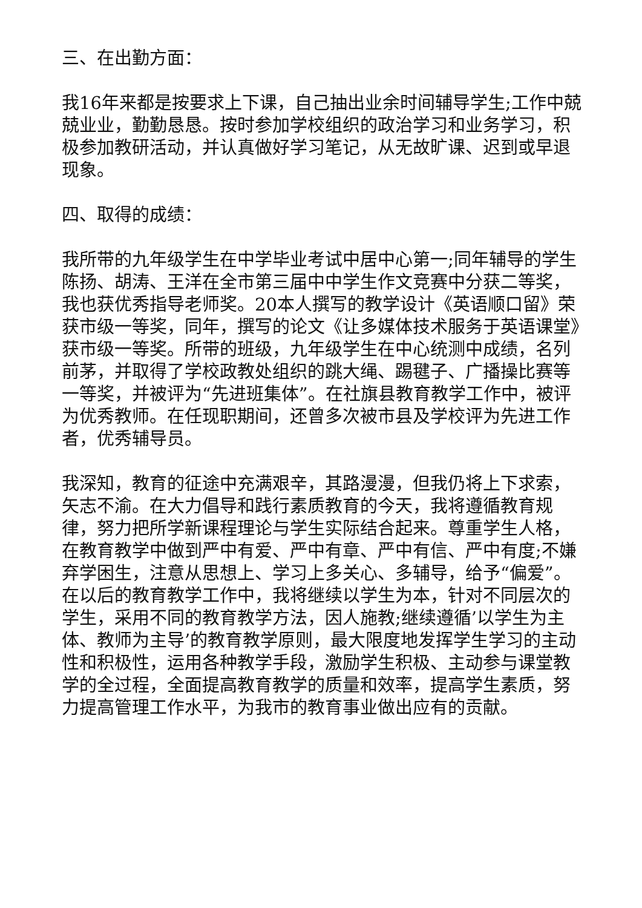三、在出勤方面：
我16年来都是按要求上下课，自己抽出业余时间辅导学生;工作中兢兢业业，勤勤恳恳。按时参加学校组织的政治学习和业务学习，积极参加教研活动，并认真做好学习笔记，从无故旷课、迟到或早退现象。
四、取得的成绩：
我所带的九年级学生在中学毕业考试中居中心第一;同年辅导的学生陈扬、胡涛、王洋在全市第三届中中学生作文竞赛中分获二等奖，我也获优秀指导老师奖。20本人撰写的教学设计《英语顺口留》荣获市级一等奖，同年，撰写的论文《让多媒体技术服务于英语课堂》获市级一等奖。所带的班级，九年级学生在中心统测中成绩，名列前茅，并取得了学校政教处组织的跳大绳、踢毽子、广播操比赛等一等奖，并被评为“先进班集体”。在社旗县教育教学工作中，被评为优秀教师。在任现职期间，还曾多次被市县及学校评为先进工作者，优秀辅导员。
我深知，教育的征途中充满艰辛，其路漫漫，但我仍将上下求索，矢志不渝。在大力倡导和践行素质教育的今天，我将遵循教育规律，努力把所学新课程理论与学生实际结合起来。尊重学生人格，在教育教学中做到严中有爱、严中有章、严中有信、严中有度;不嫌弃学困生，注意从思想上、学习上多关心、多辅导，给予“偏爱”。在以后的教育教学工作中，我将继续以学生为本，针对不同层次的学生，采用不同的教育教学方法，因人施教;继续遵循’以学生为主体、教师为主导’的教育教学原则，最大限度地发挥学生学习的主动性和积极性，运用各种教学手段，激励学生积极、主动参与课堂教学的全过程，全面提高教育教学的质量和效率，提高学生素质，努力提高管理工作水平，为我市的教育事业做出应有的贡献。